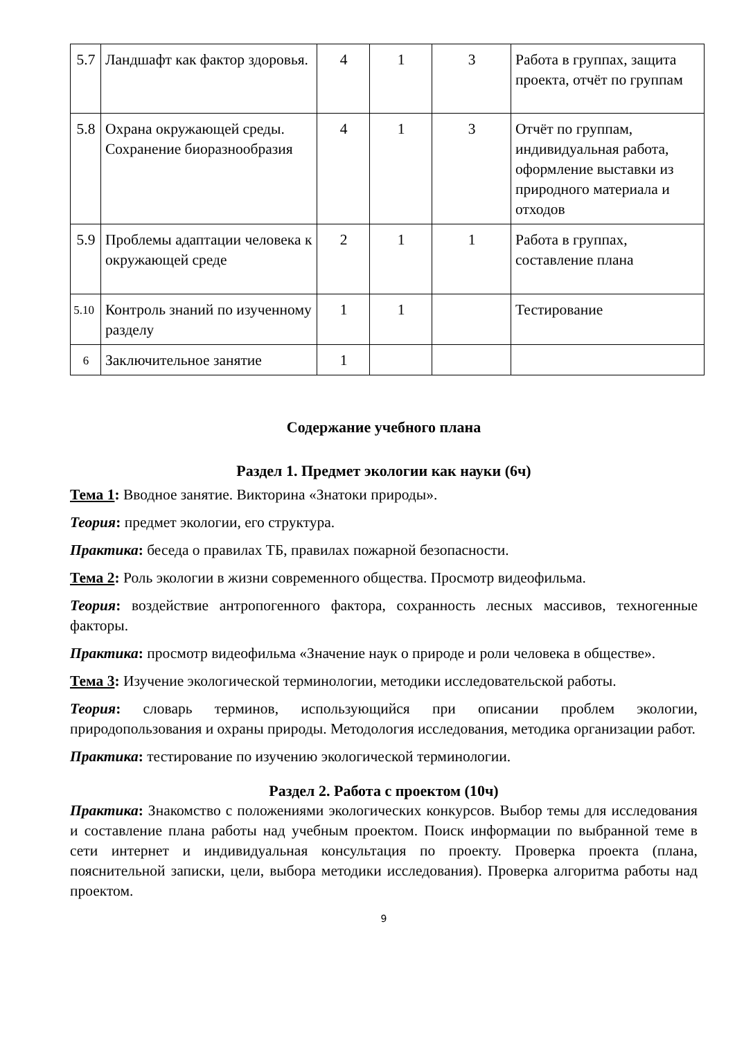| 5.7 | Ландшафт как фактор здоровья. | 4 | 1 | 3 | Работа в группах, защита проекта, отчёт по группам |
| 5.8 | Охрана окружающей среды. Сохранение биоразнообразия | 4 | 1 | 3 | Отчёт по группам, индивидуальная работа, оформление выставки из природного материала и отходов |
| 5.9 | Проблемы адаптации человека к окружающей среде | 2 | 1 | 1 | Работа в группах, составление плана |
| 5.10 | Контроль знаний по изученному разделу | 1 | 1 | | Тестирование |
| 6 | Заключительное занятие | 1 | | | |
Содержание учебного плана
Раздел 1. Предмет экологии как науки (6ч)
Тема 1: Вводное занятие. Викторина «Знатоки природы».
Теория: предмет экологии, его структура.
Практика: беседа о правилах ТБ, правилах пожарной безопасности.
Тема 2: Роль экологии в жизни современного общества. Просмотр видеофильма.
Теория: воздействие антропогенного фактора, сохранность лесных массивов, техногенные факторы.
Практика: просмотр видеофильма «Значение наук о природе и роли человека в обществе».
Тема 3: Изучение экологической терминологии, методики исследовательской работы.
Теория: словарь терминов, использующийся при описании проблем экологии, природопользования и охраны природы. Методология исследования, методика организации работ.
Практика: тестирование по изучению экологической терминологии.
Раздел 2. Работа с проектом (10ч)
Практика: Знакомство с положениями экологических конкурсов. Выбор темы для исследования и составление плана работы над учебным проектом. Поиск информации по выбранной теме в сети интернет и индивидуальная консультация по проекту. Проверка проекта (плана, пояснительной записки, цели, выбора методики исследования). Проверка алгоритма работы над проектом.
9